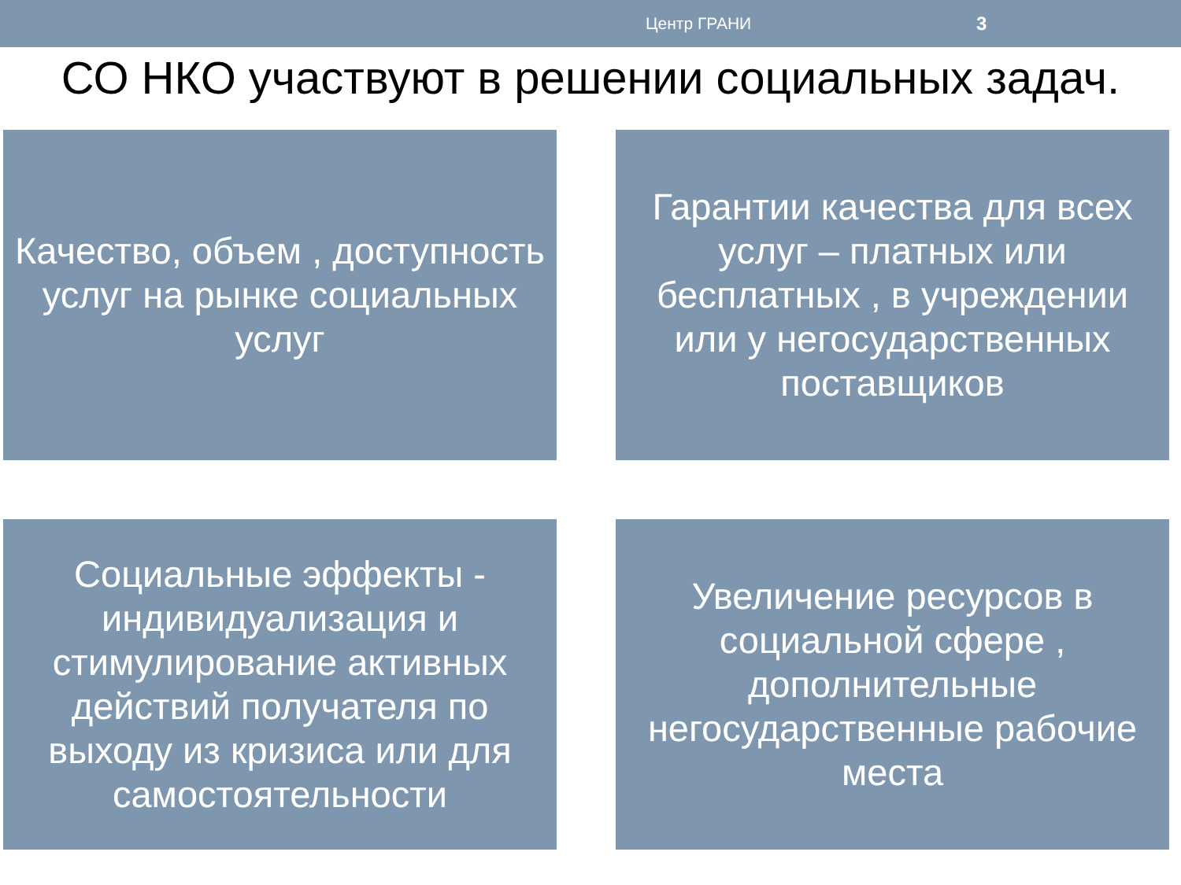Центр ГРАНИ 3
СО НКО участвуют в решении социальных задач.
Качество, объем , доступность услуг на рынке социальных услуг
Гарантии качества для всех услуг – платных или бесплатных , в учреждении или у негосударственных поставщиков
Социальные эффекты - индивидуализация и стимулирование активных действий получателя по выходу из кризиса или для самостоятельности
Увеличение ресурсов в социальной сфере , дополнительные негосударственные рабочие места